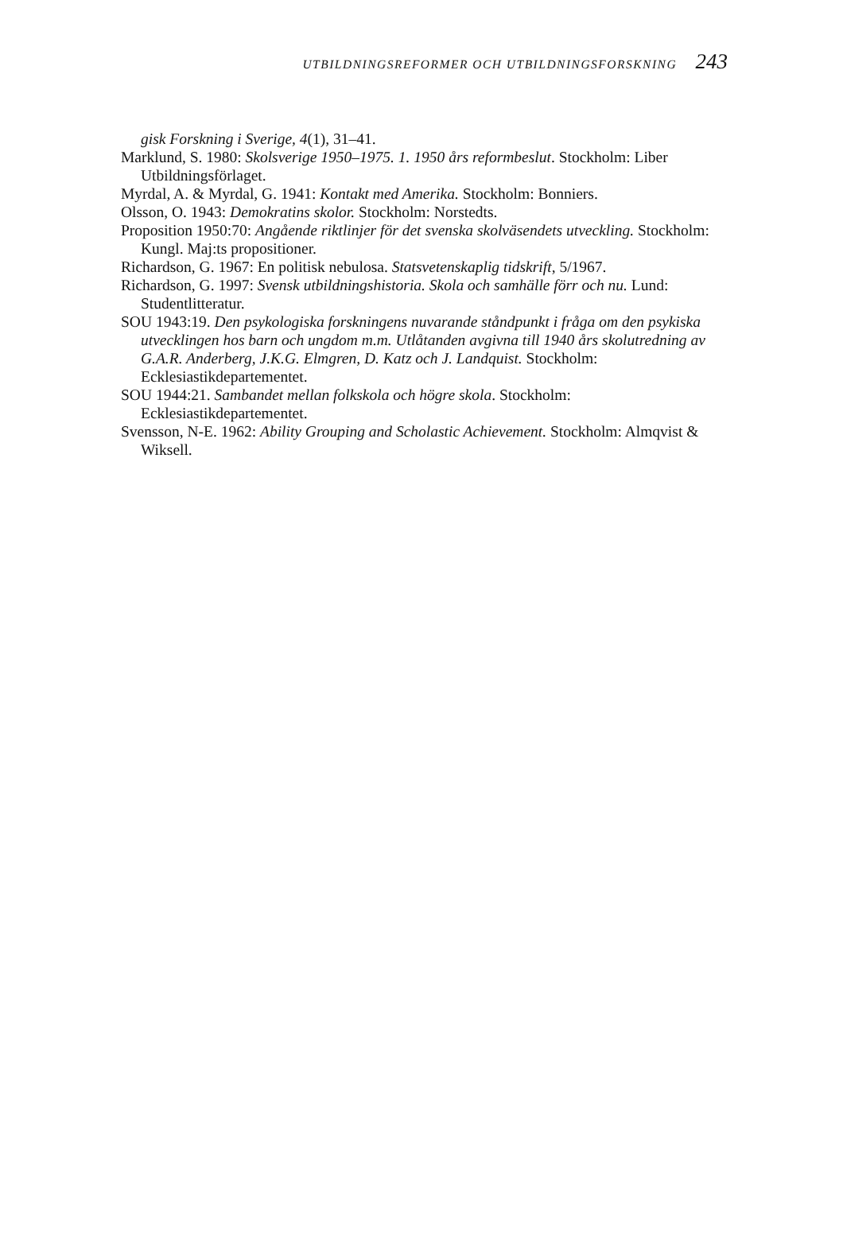UTBILDNINGSREFORMER OCH UTBILDNINGSFORSKNING 243
gisk Forskning i Sverige, 4(1), 31–41.
Marklund, S. 1980: Skolsverige 1950–1975. 1. 1950 års reformbeslut. Stockholm: Liber Utbildningsförlaget.
Myrdal, A. & Myrdal, G. 1941: Kontakt med Amerika. Stockholm: Bonniers.
Olsson, O. 1943: Demokratins skolor. Stockholm: Norstedts.
Proposition 1950:70: Angående riktlinjer för det svenska skolväsendets utveckling. Stockholm: Kungl. Maj:ts propositioner.
Richardson, G. 1967: En politisk nebulosa. Statsvetenskaplig tidskrift, 5/1967.
Richardson, G. 1997: Svensk utbildningshistoria. Skola och samhälle förr och nu. Lund: Studentlitteratur.
SOU 1943:19. Den psykologiska forskningens nuvarande ståndpunkt i fråga om den psykiska utvecklingen hos barn och ungdom m.m. Utlåtanden avgivna till 1940 års skolutredning av G.A.R. Anderberg, J.K.G. Elmgren, D. Katz och J. Landquist. Stockholm: Ecklesiastikdepartementet.
SOU 1944:21. Sambandet mellan folkskola och högre skola. Stockholm: Ecklesiastikdepartementet.
Svensson, N-E. 1962: Ability Grouping and Scholastic Achievement. Stockholm: Almqvist & Wiksell.